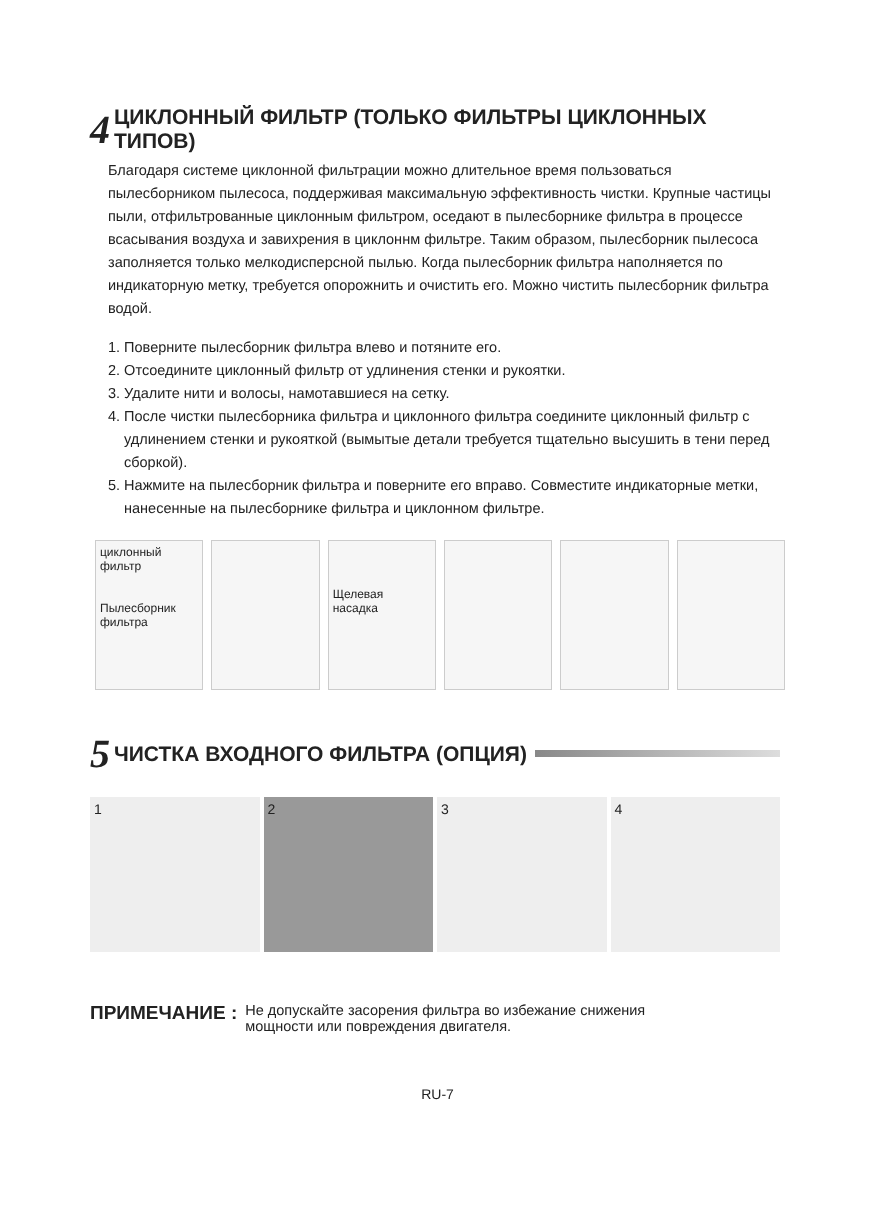4 ЦИКЛОННЫЙ ФИЛЬТР (ТОЛЬКО ФИЛЬТРЫ ЦИКЛОННЫХ ТИПОВ)
Благодаря системе циклонной фильтрации можно длительное время пользоваться пылесборником пылесоса, поддерживая максимальную эффективность чистки. Крупные частицы пыли, отфильтрованные циклонным фильтром, оседают в пылесборнике фильтра в процессе всасывания воздуха и завихрения в циклоннм фильтре. Таким образом, пылесборник пылесоса заполняется только мелкодисперсной пылью. Когда пылесборник фильтра наполняется по индикаторную метку, требуется опорожнить и очистить его. Можно чистить пылесборник фильтра водой.
1. Поверните пылесборник фильтра влево и потяните его.
2. Отсоедините циклонный фильтр от удлинения стенки и рукоятки.
3. Удалите нити и волосы, намотавшиеся на сетку.
4. После чистки пылесборника фильтра и циклонного фильтра соедините циклонный фильтр с удлинением стенки и рукояткой (вымытые детали требуется тщательно высушить в тени перед сборкой).
5. Нажмите на пылесборник фильтра и поверните его вправо. Совместите индикаторные метки, нанесенные на пылесборнике фильтра и циклонном фильтре.
циклонный фильтр
Пылесборник фильтра
Щелевая насадка
5 ЧИСТКА ВХОДНОГО ФИЛЬТРА (ОПЦИЯ)
1 2 3 4
ПРИМЕЧАНИЕ : Не допускайте засорения фильтра во избежание снижения
мощности или повреждения двигателя.
RU-7